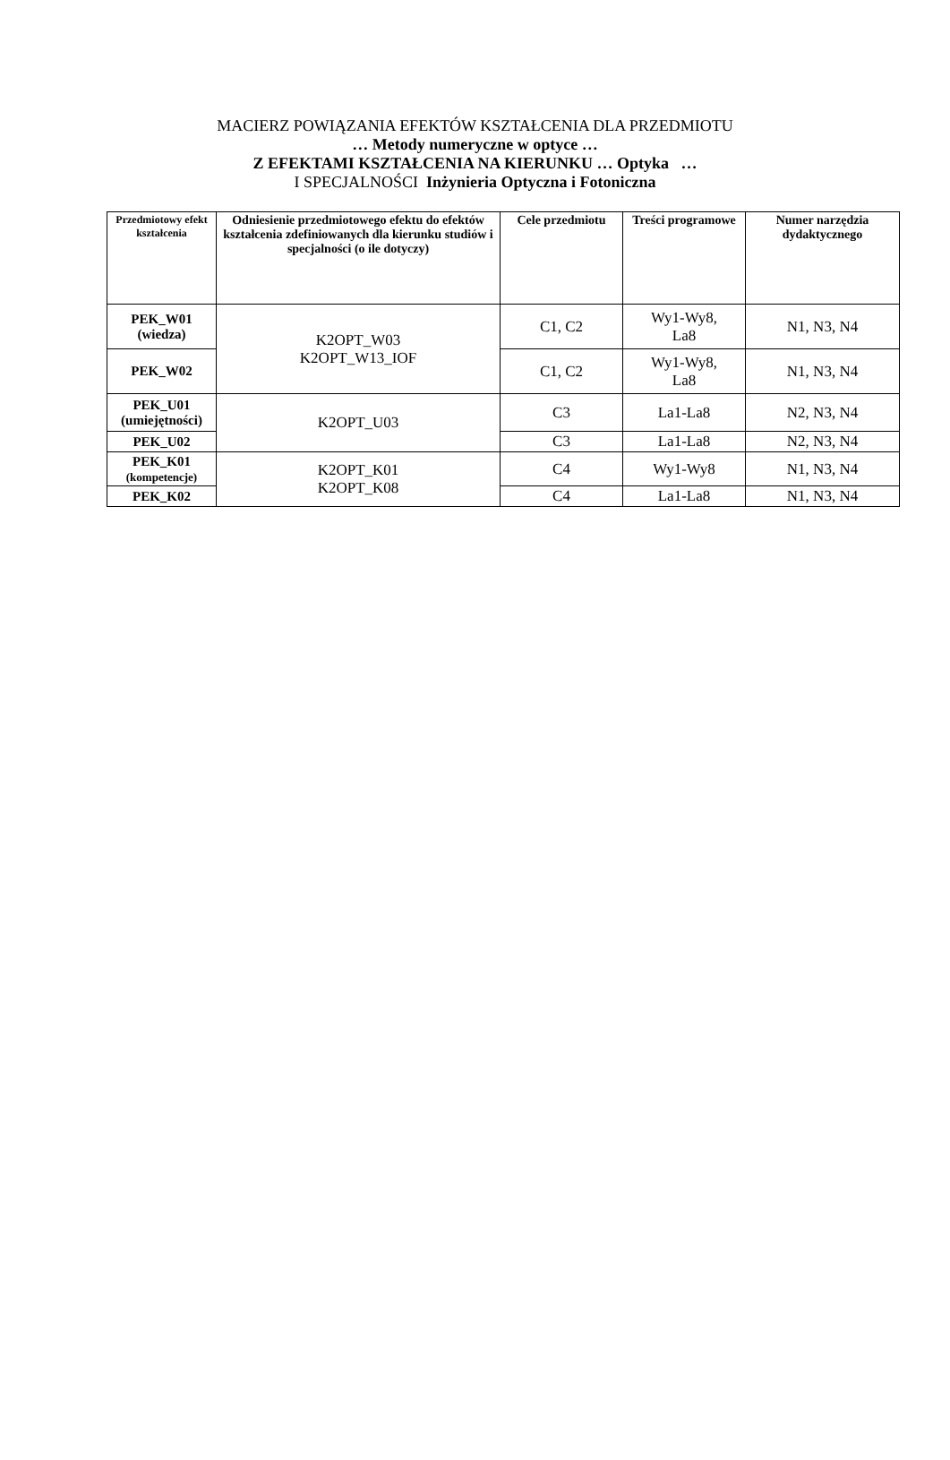MACIERZ POWIĄZANIA EFEKTÓW KSZTAŁCENIA DLA PRZEDMIOTU
… Metody numeryczne w optyce …
Z EFEKTAMI KSZTAŁCENIA NA KIERUNKU … Optyka …
I SPECJALNOŚCI Inżynieria Optyczna i Fotoniczna
| Przedmiotowy efekt kształcenia | Odniesienie przedmiotowego efektu do efektów kształcenia zdefiniowanych dla kierunku studiów i specjalności (o ile dotyczy) | Cele przedmiotu | Treści programowe | Numer narzędzia dydaktycznego |
| --- | --- | --- | --- | --- |
| PEK_W01 (wiedza) | K2OPT_W03 K2OPT_W13_IOF | C1, C2 | Wy1-Wy8, La8 | N1, N3, N4 |
| PEK_W02 | | C1, C2 | Wy1-Wy8, La8 | N1, N3, N4 |
| PEK_U01 (umiejętności) | K2OPT_U03 | C3 | La1-La8 | N2, N3, N4 |
| PEK_U02 | | C3 | La1-La8 | N2, N3, N4 |
| PEK_K01 (kompetencje) | K2OPT_K01 K2OPT_K08 | C4 | Wy1-Wy8 | N1, N3, N4 |
| PEK_K02 | | C4 | La1-La8 | N1, N3, N4 |